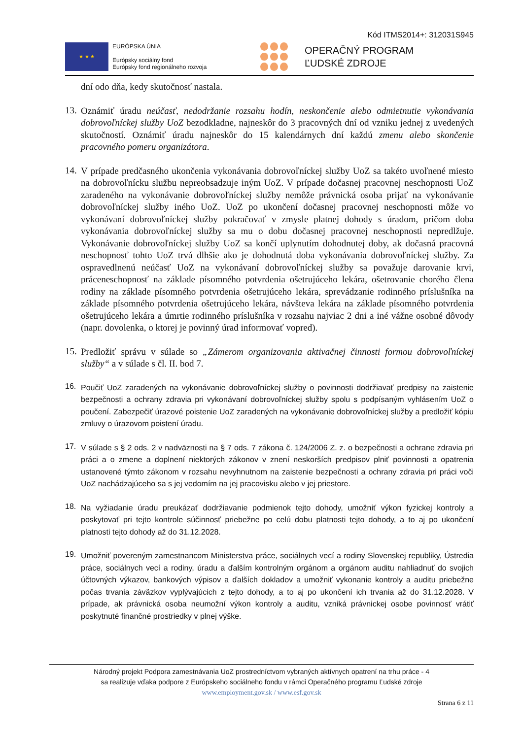Kód ITMS2014+: 312031S945
★ ★ ★
EURÓPSKA ÚNIA
Európsky sociálny fond
Európsky fond regionálneho rozvoja
OPERAČNÝ PROGRAM
ĽUDSKÉ ZDROJE
dní odo dňa, kedy skutočnosť nastala.
13.
Oznámiť úradu neúčasť, nedodržanie rozsahu hodín, neskončenie alebo odmietnutie vykonávania dobrovoľníckej služby UoZ bezodkladne, najneskôr do 3 pracovných dní od vzniku jednej z uvedených skutočností. Oznámiť úradu najneskôr do 15 kalendárnych dní každú zmenu alebo skončenie pracovného pomeru organizátora.
14.
V prípade predčasného ukončenia vykonávania dobrovoľníckej služby UoZ sa takéto uvoľnené miesto na dobrovoľnícku službu nepreobsadzuje iným UoZ. V prípade dočasnej pracovnej neschopnosti UoZ zaradeného na vykonávanie dobrovoľníckej služby nemôže právnická osoba prijať na vykonávanie dobrovoľníckej služby iného UoZ. UoZ po ukončení dočasnej pracovnej neschopnosti môže vo vykonávaní dobrovoľníckej služby pokračovať v zmysle platnej dohody s úradom, pričom doba vykonávania dobrovoľníckej služby sa mu o dobu dočasnej pracovnej neschopnosti nepredlžuje. Vykonávanie dobrovoľníckej služby UoZ sa končí uplynutím dohodnutej doby, ak dočasná pracovná neschopnosť tohto UoZ trvá dlhšie ako je dohodnutá doba vykonávania dobrovoľníckej služby. Za ospravedlnenú neúčasť UoZ na vykonávaní dobrovoľníckej služby sa považuje darovanie krvi, práceneschopnosť na základe písomného potvrdenia ošetrujúceho lekára, ošetrovanie chorého člena rodiny na základe písomného potvrdenia ošetrujúceho lekára, sprevádzanie rodinného príslušníka na základe písomného potvrdenia ošetrujúceho lekára, návšteva lekára na základe písomného potvrdenia ošetrujúceho lekára a úmrtie rodinného príslušníka v rozsahu najviac 2 dni a iné vážne osobné dôvody (napr. dovolenka, o ktorej je povinný úrad informovať vopred).
15.
Predložiť správu v súlade so „Zámerom organizovania aktivačnej činnosti formou dobrovoľníckej služby“ a v súlade s čl. II. bod 7.
16.
Poučiť UoZ zaradených na vykonávanie dobrovoľníckej služby o povinnosti dodržiavať predpisy na zaistenie bezpečnosti a ochrany zdravia pri vykonávaní dobrovoľníckej služby spolu s podpísaným vyhlásením UoZ o poučení. Zabezpečiť úrazové poistenie UoZ zaradených na vykonávanie dobrovoľníckej služby a predložiť kópiu zmluvy o úrazovom poistení úradu.
17.
V súlade s § 2 ods. 2 v nadväznosti na § 7 ods. 7 zákona č. 124/2006 Z. z. o bezpečnosti a ochrane zdravia pri práci a o zmene a doplnení niektorých zákonov v znení neskorších predpisov plniť povinnosti a opatrenia ustanovené týmto zákonom v rozsahu nevyhnutnom na zaistenie bezpečnosti a ochrany zdravia pri práci voči UoZ nachádzajúceho sa s jej vedomím na jej pracovisku alebo v jej priestore.
18.
Na vyžiadanie úradu preukázať dodržiavanie podmienok tejto dohody, umožniť výkon fyzickej kontroly a poskytovať pri tejto kontrole súčinnosť priebežne po celú dobu platnosti tejto dohody, a to aj po ukončení platnosti tejto dohody až do 31.12.2028.
19.
Umožniť povereným zamestnancom Ministerstva práce, sociálnych vecí a rodiny Slovenskej republiky, Ústredia práce, sociálnych vecí a rodiny, úradu a ďalším kontrolným orgánom a orgánom auditu nahliadnuť do svojich účtovných výkazov, bankových výpisov a ďalších dokladov a umožniť vykonanie kontroly a auditu priebežne počas trvania záväzkov vyplývajúcich z tejto dohody, a to aj po ukončení ich trvania až do 31.12.2028. V prípade, ak právnická osoba neumožní výkon kontroly a auditu, vzniká právnickej osobe povinnosť vrátiť poskytnuté finančné prostriedky v plnej výške.
Národný projekt Podpora zamestnávania UoZ prostredníctvom vybraných aktívnych opatrení na trhu práce - 4
sa realizuje vďaka podpore z Európskeho sociálneho fondu v rámci Operačného programu Ľudské zdroje
www.employment.gov.sk / www.esf.gov.sk
Strana 6 z 11